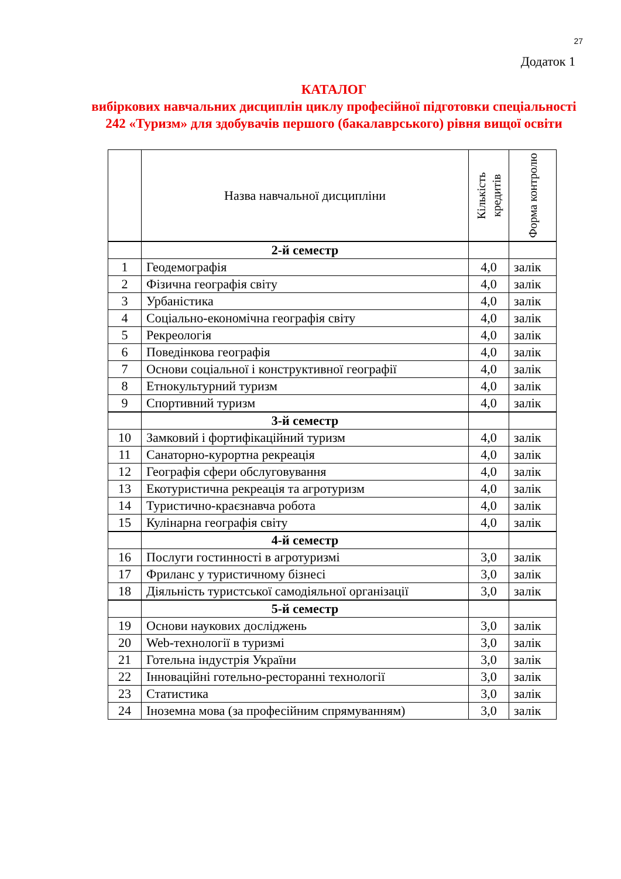27
Додаток 1
КАТАЛОГ
вибіркових навчальних дисциплін циклу професійної підготовки спеціальності 242 «Туризм» для здобувачів першого (бакалаврського) рівня вищої освіти
| | Назва навчальної дисципліни | Кількість кредитів | Форма контролю |
| --- | --- | --- | --- |
| | 2-й семестр | | |
| 1 | Геодемографія | 4,0 | залік |
| 2 | Фізична географія світу | 4,0 | залік |
| 3 | Урбаністика | 4,0 | залік |
| 4 | Соціально-економічна географія світу | 4,0 | залік |
| 5 | Рекреологія | 4,0 | залік |
| 6 | Поведінкова географія | 4,0 | залік |
| 7 | Основи соціальної і конструктивної географії | 4,0 | залік |
| 8 | Етнокультурний туризм | 4,0 | залік |
| 9 | Спортивний туризм | 4,0 | залік |
| | 3-й семестр | | |
| 10 | Замковий і фортифікаційний туризм | 4,0 | залік |
| 11 | Санаторно-курортна рекреація | 4,0 | залік |
| 12 | Географія сфери обслуговування | 4,0 | залік |
| 13 | Екотуристична рекреація та агротуризм | 4,0 | залік |
| 14 | Туристично-краєзнавча робота | 4,0 | залік |
| 15 | Кулінарна географія світу | 4,0 | залік |
| | 4-й семестр | | |
| 16 | Послуги гостинності в агротуризмі | 3,0 | залік |
| 17 | Фриланс у туристичному бізнесі | 3,0 | залік |
| 18 | Діяльність туристської самодіяльної організації | 3,0 | залік |
| | 5-й семестр | | |
| 19 | Основи наукових досліджень | 3,0 | залік |
| 20 | Web-технології в туризмі | 3,0 | залік |
| 21 | Готельна індустрія України | 3,0 | залік |
| 22 | Інноваційні готельно-ресторанні технології | 3,0 | залік |
| 23 | Статистика | 3,0 | залік |
| 24 | Іноземна мова (за професійним спрямуванням) | 3,0 | залік |